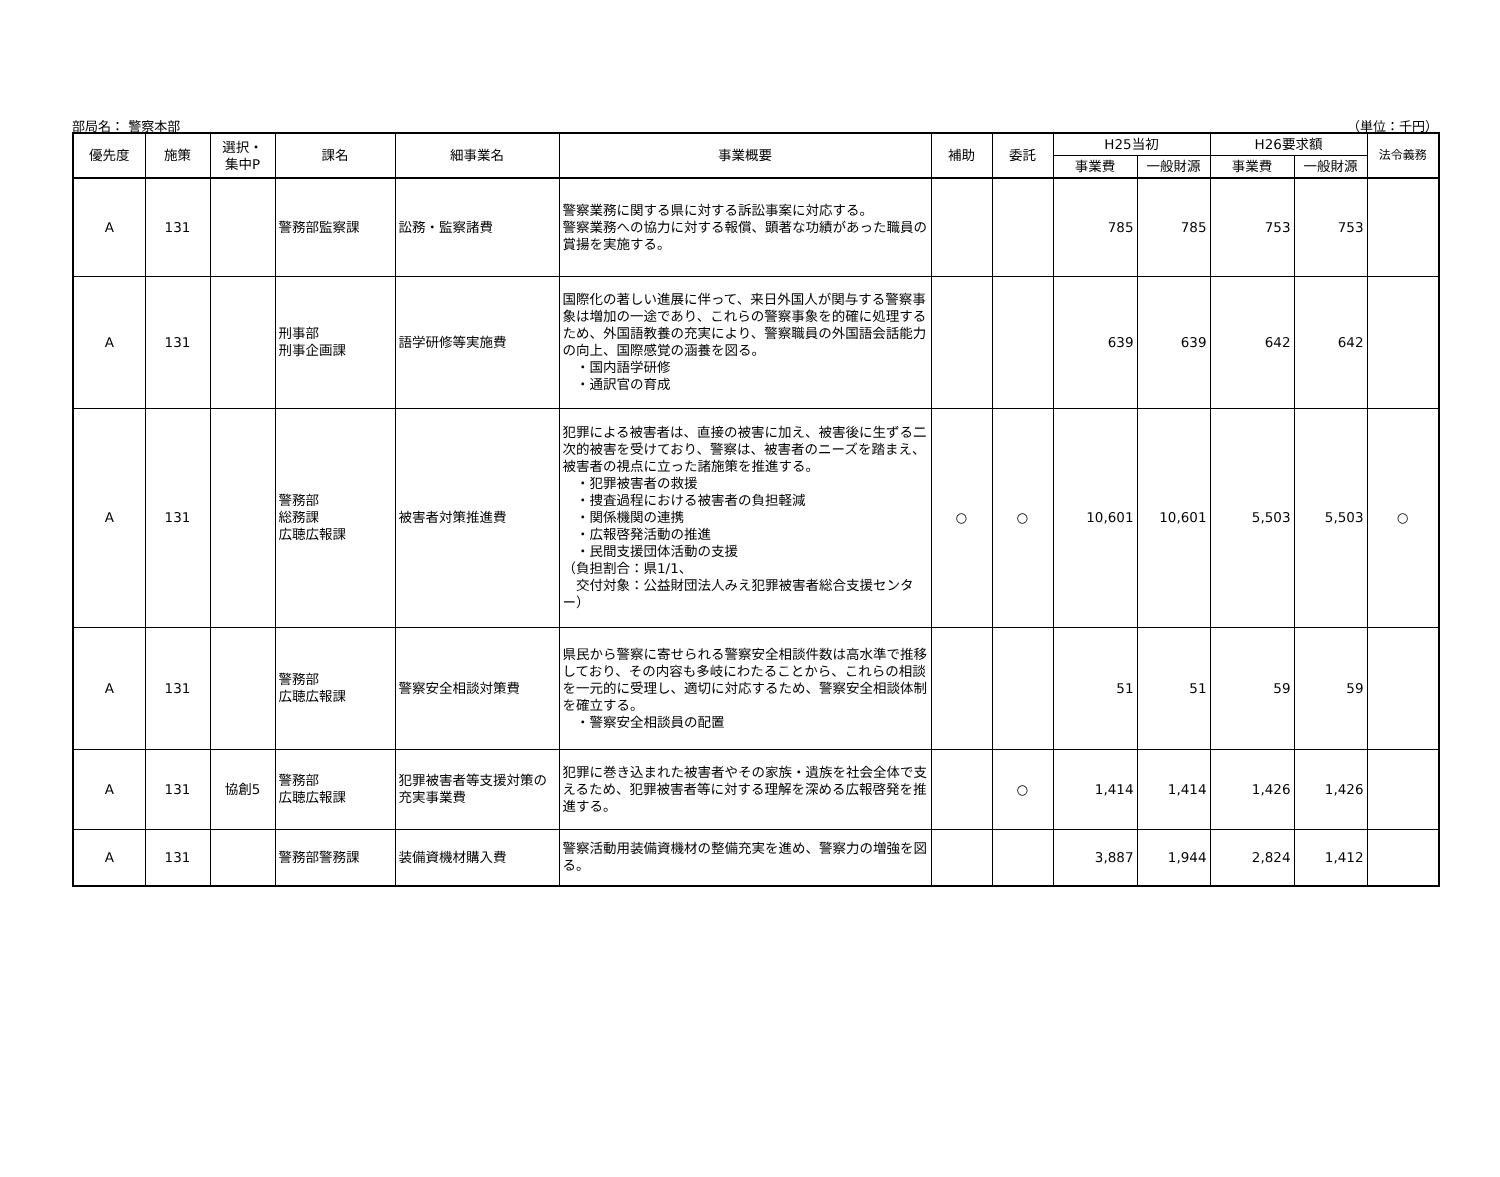部局名： 警察本部 （単位：千円）
| 優先度 | 施策 | 選択・ 集中P | 課名 | 細事業名 | 事業概要 | 補助 | 委託 | H25当初 | | H26要求額 | | 法令義務 |
| --- | --- | --- | --- | --- | --- | --- | --- | --- | --- | --- | --- | --- |
| | | | | | | | | 事業費 | 一般財源 | 事業費 | 一般財源 | |
| A | 131 | | 警務部監察課 | 訟務・監察諸費 | 警察業務に関する県に対する訴訟事案に対応する。 警察業務への協力に対する報償、顕著な功績があった職員の賞揚を実施する。 | | | 785 | 785 | 753 | 753 | |
| A | 131 | | 刑事部 刑事企画課 | 語学研修等実施費 | 国際化の著しい進展に伴って、来日外国人が関与する警察事象は増加の一途であり、これらの警察事象を的確に処理するため、外国語教養の充実により、警察職員の外国語会話能力の向上、国際感覚の涵養を図る。 ・国内語学研修 ・通訳官の育成 | | | 639 | 639 | 642 | 642 | |
| A | 131 | | 警務部 総務課 広聴広報課 | 被害者対策推進費 | 犯罪による被害者は、直接の被害に加え、被害後に生ずる二次的被害を受けており、警察は、被害者のニーズを踏まえ、被害者の視点に立った諸施策を推進する。 ・犯罪被害者の救援 ・捜査過程における被害者の負担軽減 ・関係機関の連携 ・広報啓発活動の推進 ・民間支援団体活動の支援 （負担割合：県1/1、 交付対象：公益財団法人みえ犯罪被害者総合支援センター） | ○ | ○ | 10,601 | 10,601 | 5,503 | 5,503 | ○ |
| A | 131 | | 警務部 広聴広報課 | 警察安全相談対策費 | 県民から警察に寄せられる警察安全相談件数は高水準で推移しており、その内容も多岐にわたることから、これらの相談を一元的に受理し、適切に対応するため、警察安全相談体制を確立する。 ・警察安全相談員の配置 | | | 51 | 51 | 59 | 59 | |
| A | 131 | 協創5 | 警務部 広聴広報課 | 犯罪被害者等支援対策の充実事業費 | 犯罪に巻き込まれた被害者やその家族・遺族を社会全体で支えるため、犯罪被害者等に対する理解を深める広報啓発を推進する。 | | ○ | 1,414 | 1,414 | 1,426 | 1,426 | |
| A | 131 | | 警務部警務課 | 装備資機材購入費 | 警察活動用装備資機材の整備充実を進め、警察力の増強を図る。 | | | 3,887 | 1,944 | 2,824 | 1,412 | |